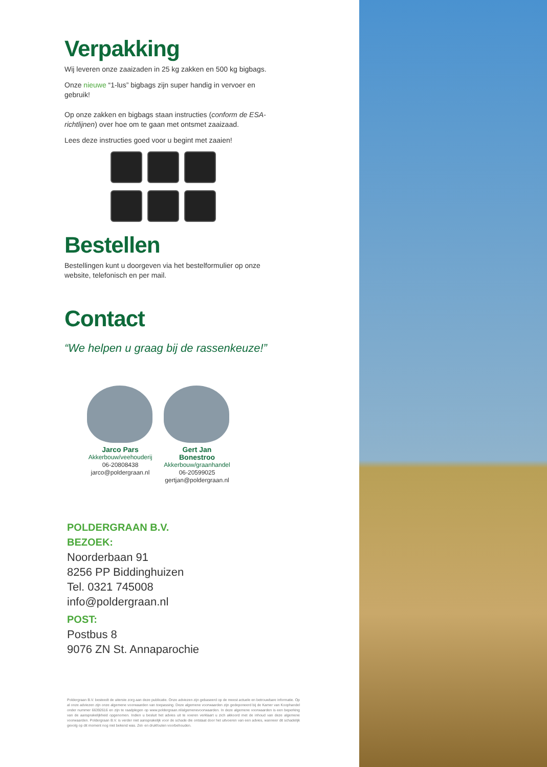Verpakking
Wij leveren onze zaaizaden in 25 kg zakken en 500 kg bigbags.
Onze nieuwe “1-lus” bigbags zijn super handig in vervoer en gebruik!
Op onze zakken en bigbags staan instructies (conform de ESA-richtlijnen) over hoe om te gaan met ontsmet zaaizaad.
Lees deze instructies goed voor u begint met zaaien!
Bestellen
Bestellingen kunt u doorgeven via het bestelformulier op onze website, telefonisch en per mail.
Contact
“We helpen u graag bij de rassenkeuze!”
Jarco Pars
Akkerbouw/veehouderij
06-20808438
jarco@poldergraan.nl
Gert Jan Bonestroo
Akkerbouw/graanhandel
06-20599025
gertjan@poldergraan.nl
POLDERGRAAN B.V.
BEZOEK:
Noorderbaan 91
8256 PP Biddinghuizen
Tel. 0321 745008
info@poldergraan.nl
POST:
Postbus 8
9076 ZN St. Annaparochie
Poldergraan B.V. besteedt de uiterste zorg aan deze publicatie. Onze adviezen zijn gebaseerd op de meest actuele en betrouwbare informatie. Op al onze adviezen zijn onze algemene voorwaarden van toepassing. Deze algemene voorwaarden zijn gedeponeerd bij de Kamer van Koophandel onder nummer 66392616 en zijn te raadplegen op www.poldergraan.nl/algemenevoorwaarden. In deze algemene voorwaarden is een beperking van de aansprakelijkheid opgenomen. Indien u besluit het advies uit te voeren verklaart u zich akkoord met de inhoud van deze algemene voorwaarden. Poldergraan B.V. is verder niet aansprakelijk voor de schade die ontstaat door het uitvoeren van een advies, wanneer dit schadelijk gevolg op dit moment nog niet bekend was. Zet- en drukfouten voorbehouden.